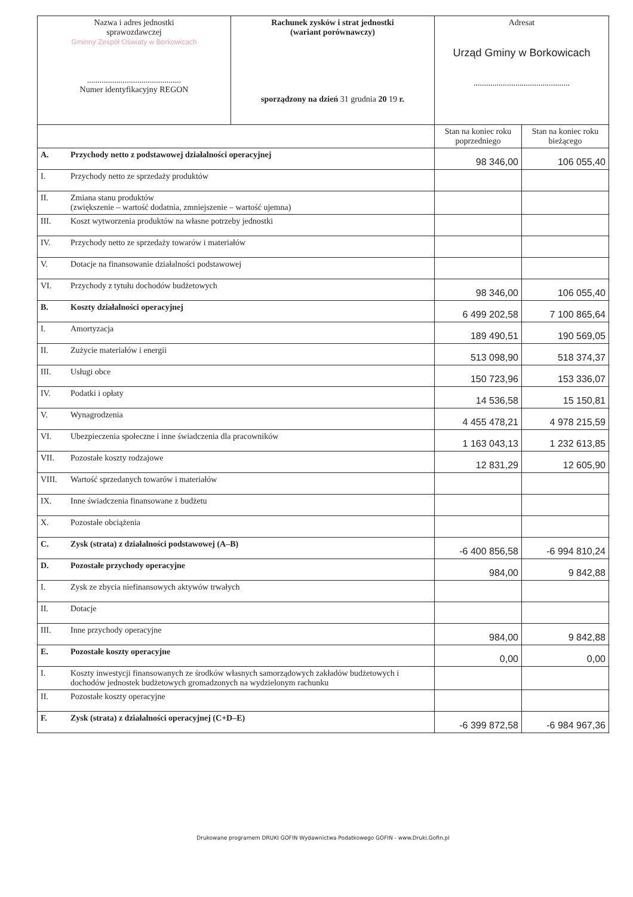| Nazwa i adres jednostki sprawozdawczej Gminny Zespół Oświaty w Borkowicach ............................................. Numer identyfikacyjny REGON | | Rachunek zysków i strat jednostki (wariant porównawczy) sporządzony na dzień 31 grudnia 20 19 r. | Adresat Urząd Gminy w Borkowicach .............................................. | |
| | | | Stan na koniec roku poprzedniego | Stan na koniec roku bieżącego |
| A. | Przychody netto z podstawowej działalności operacyjnej | | 98 346,00 | 106 055,40 |
| I. | Przychody netto ze sprzedaży produktów | | | |
| II. | Zmiana stanu produktów (zwiększenie – wartość dodatnia, zmniejszenie – wartość ujemna) | | | |
| III. | Koszt wytworzenia produktów na własne potrzeby jednostki | | | |
| IV. | Przychody netto ze sprzedaży towarów i materiałów | | | |
| V. | Dotacje na finansowanie działalności podstawowej | | | |
| VI. | Przychody z tytułu dochodów budżetowych | | 98 346,00 | 106 055,40 |
| B. | Koszty działalności operacyjnej | | 6 499 202,58 | 7 100 865,64 |
| I. | Amortyzacja | | 189 490,51 | 190 569,05 |
| II. | Zużycie materiałów i energii | | 513 098,90 | 518 374,37 |
| III. | Usługi obce | | 150 723,96 | 153 336,07 |
| IV. | Podatki i opłaty | | 14 536,58 | 15 150,81 |
| V. | Wynagrodzenia | | 4 455 478,21 | 4 978 215,59 |
| VI. | Ubezpieczenia społeczne i inne świadczenia dla pracowników | | 1 163 043,13 | 1 232 613,85 |
| VII. | Pozostałe koszty rodzajowe | | 12 831,29 | 12 605,90 |
| VIII. | Wartość sprzedanych towarów i materiałów | | | |
| IX. | Inne świadczenia finansowane z budżetu | | | |
| X. | Pozostałe obciążenia | | | |
| C. | Zysk (strata) z działalności podstawowej (A–B) | | -6 400 856,58 | -6 994 810,24 |
| D. | Pozostałe przychody operacyjne | | 984,00 | 9 842,88 |
| I. | Zysk ze zbycia niefinansowych aktywów trwałych | | | |
| II. | Dotacje | | | |
| III. | Inne przychody operacyjne | | 984,00 | 9 842,88 |
| E. | Pozostałe koszty operacyjne | | 0,00 | 0,00 |
| I. | Koszty inwestycji finansowanych ze środków własnych samorządowych zakładów budżetowych i dochodów jednostek budżetowych gromadzonych na wydzielonym rachunku | | | |
| II. | Pozostałe koszty operacyjne | | | |
| F. | Zysk (strata) z działalności operacyjnej (C+D–E) | | -6 399 872,58 | -6 984 967,36 |
Drukowane programem DRUKI GOFIN Wydawnictwa Podatkowego GOFIN - www.Druki.Gofin.pl